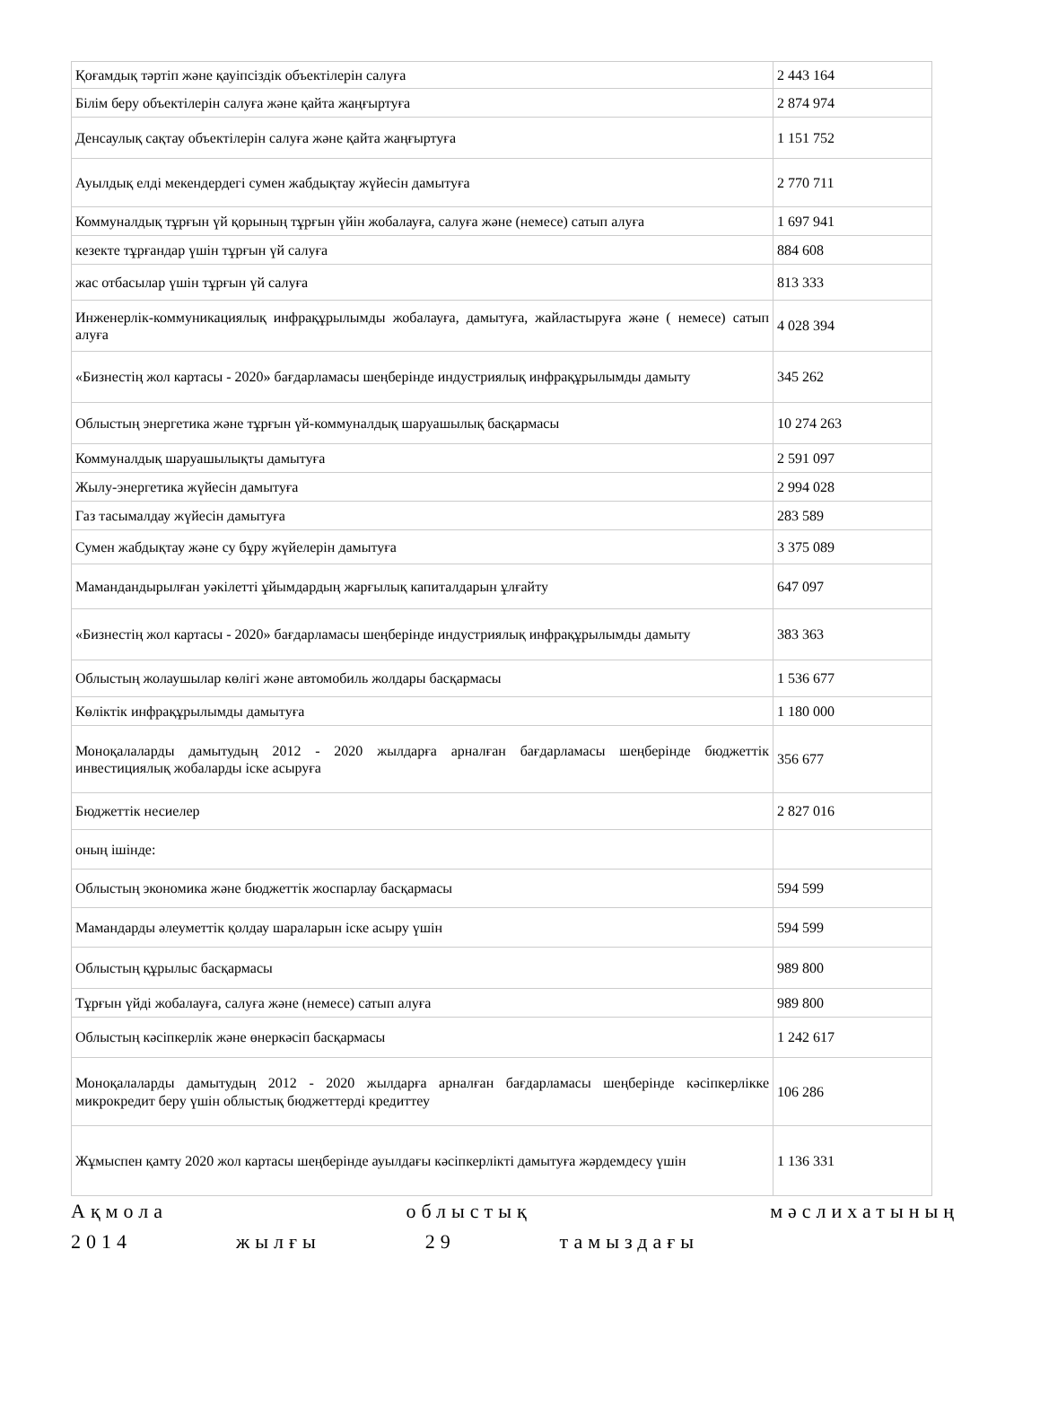| Қоғамдық тәртіп және қауіпсіздік объектілерін салуға | 2 443 164 |
| Білім беру объектілерін салуға және қайта жаңғыртуға | 2 874 974 |
| Денсаулық сақтау объектілерін салуға және қайта жаңғыртуға | 1 151 752 |
| Ауылдық елді мекендердегі сумен жабдықтау жүйесін дамытуға | 2 770 711 |
| Коммуналдық тұрғын үй қорының тұрғын үйін жобалауға, салуға және (немесе) сатып алуға | 1 697 941 |
| кезекте тұрғандар үшін тұрғын үй салуға | 884 608 |
| жас отбасылар үшін тұрғын үй салуға | 813 333 |
| Инженерлік-коммуникациялық инфрақұрылымды жобалауға, дамытуға, жайластыруға және ( немесе) сатып алуға | 4 028 394 |
| «Бизнестің жол картасы - 2020» бағдарламасы шеңберінде индустриялық инфрақұрылымды дамыту | 345 262 |
| Облыстың энергетика және тұрғын үй-коммуналдық шаруашылық басқармасы | 10 274 263 |
| Коммуналдық шаруашылықты дамытуға | 2 591 097 |
| Жылу-энергетика жүйесін дамытуға | 2 994 028 |
| Газ тасымалдау жүйесін дамытуға | 283 589 |
| Сумен жабдықтау және су бұру жүйелерін дамытуға | 3 375 089 |
| Мамандандырылған уәкілетті ұйымдардың жарғылық капиталдарын ұлғайту | 647 097 |
| «Бизнестің жол картасы - 2020» бағдарламасы шеңберінде индустриялық инфрақұрылымды дамыту | 383 363 |
| Облыстың жолаушылар көлігі және автомобиль жолдары басқармасы | 1 536 677 |
| Көліктік инфрақұрылымды дамытуға | 1 180 000 |
| Моноқалаларды дамытудың 2012 - 2020 жылдарға арналған бағдарламасы шеңберінде бюджеттік инвестициялық жобаларды іске асыруға | 356 677 |
| Бюджеттік несиелер | 2 827 016 |
| оның ішінде: | |
| Облыстың экономика және бюджеттік жоспарлау басқармасы | 594 599 |
| Мамандарды әлеуметтік қолдау шараларын іске асыру үшін | 594 599 |
| Облыстың құрылыс басқармасы | 989 800 |
| Тұрғын үйді жобалауға, салуға және (немесе) сатып алуға | 989 800 |
| Облыстың кәсіпкерлік және өнеркәсіп басқармасы | 1 242 617 |
| Моноқалаларды дамытудың 2012 - 2020 жылдарға арналған бағдарламасы шеңберінде кәсіпкерлікке микрокредит беру үшін облыстық бюджеттерді кредиттеу | 106 286 |
| Жұмыспен қамту 2020 жол картасы шеңберінде ауылдағы кәсіпкерлікті дамытуға жәрдемдесу үшін | 1 136 331 |
Ақмола облыстық мәслихатының
2014 жылғы 29 тамыздағы